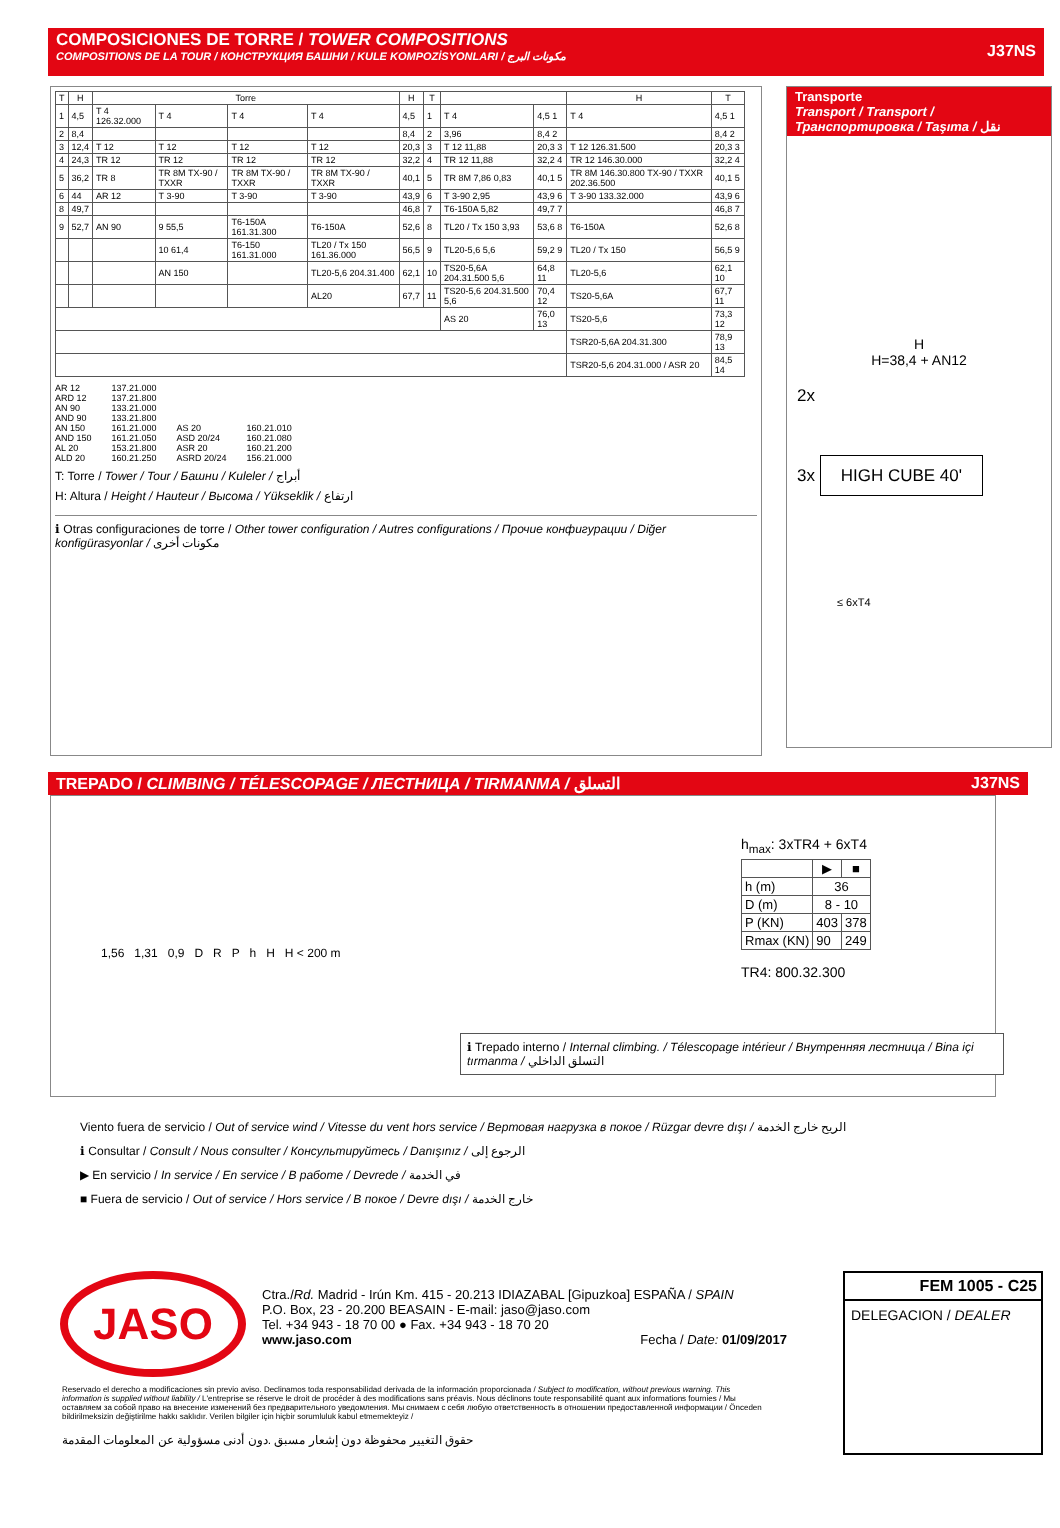COMPOSICIONES DE TORRE / TOWER COMPOSITIONS
COMPOSITIONS DE LA TOUR / КОНСТРУКЦИЯ БАШНИ / KULE KOMPOZİSYONLARI / مكونات البرج
J37NS
| T | H | Torre | | | | H | T | | | H | T |
| --- | --- | --- | --- | --- | --- | --- | --- | --- | --- | --- | --- |
| 1 | 4,5 | T 4 126.32.000 | T 4 | T 4 | T 4 | 4,5 | 1 | T 4 | 4,5 1 | T 4 | 4,5 1 |
| 2 | 8,4 | | | | | 8,4 | 2 | 3,96 | 8,4 2 | | 8,4 2 |
| 3 | 12,4 | T 12 | T 12 | T 12 | T 12 | 20,3 | 3 | T 12 11,88 | 20,3 3 | T 12 126.31.500 | 20,3 3 |
| 4 | 24,3 | TR 12 | TR 12 | TR 12 | TR 12 | 32,2 | 4 | TR 12 11,88 | 32,2 4 | TR 12 146.30.000 | 32,2 4 |
| 5 | 36,2 | TR 8 | TR 8M TX-90 / TXXR | TR 8M TX-90 / TXXR | TR 8M TX-90 / TXXR | 40,1 | 5 | TR 8M 7,86 0,83 | 40,1 5 | TR 8M 146.30.800 TX-90 / TXXR 202.36.500 | 40,1 5 |
| 6 | 44 | AR 12 | T 3-90 | T 3-90 | T 3-90 | 43,9 | 6 | T 3-90 2,95 | 43,9 6 | T 3-90 133.32.000 | 43,9 6 |
| 8 | 49,7 | | | | | 46,8 | 7 | T6-150A 5,82 | 49,7 7 | | 46,8 7 |
| 9 | 52,7 | AN 90 | 9 55,5 | T6-150A 161.31.300 | T6-150A | 52,6 | 8 | TL20 / Tx 150 3,93 | 53,6 8 | T6-150A | 52,6 8 |
| | | | 10 61,4 | T6-150 161.31.000 | TL20 / Tx 150 161.36.000 | 56,5 | 9 | TL20-5,6 5,6 | 59,2 9 | TL20 / Tx 150 | 56,5 9 |
| | | | AN 150 | | TL20-5,6 204.31.400 | 62,1 | 10 | TS20-5,6A 204.31.500 5,6 | 64,8 11 | TL20-5,6 | 62,1 10 |
| | | | | | AL20 | 67,7 | 11 | TS20-5,6 204.31.500 5,6 | 70,4 12 | TS20-5,6A | 67,7 11 |
| | | | | | | | | AS 20 | 76,0 13 | TS20-5,6 | 73,3 12 |
| | | | | | | | | | | TSR20-5,6A 204.31.300 | 78,9 13 |
| | | | | | | | | | | TSR20-5,6 204.31.000 / ASR 20 | 84,5 14 |
AR 12
ARD 12
AN 90
AND 90
AN 150
AND 150
AL 20
ALD 20
137.21.000
137.21.800
133.21.000
133.21.800
161.21.000
161.21.050
153.21.800
160.21.250
AS 20
ASD 20/24
ASR 20
ASRD 20/24
160.21.010
160.21.080
160.21.200
156.21.000
T: Torre / Tower / Tour / Башни / Kuleler / أبراج
H: Altura / Height / Hauteur / Высома / Yükseklik / ارتفاع
ℹ Otras configuraciones de torre / Other tower configuration / Autres configurations / Прочие конфигурации / Diğer konfigürasyonlar / مكونات أخرى
Transporte
Transport / Transport / Транспортировка / Taşıma / نقل
H
H=38,4 + AN12
2x
3x HIGH CUBE 40'
≤ 6xT4
TREPADO / CLIMBING / TÉLESCOPAGE / ЛЕСТНИЦА / TIRMANMA / التسلق
J37NS
1,56 1,31 0,9 D R P h H H < 200 m
h<sub>max</sub>: 3xTR4 + 6xT4
| | ▶ | ■ |
| --- | --- | --- |
| h (m) | 36 | |
| D (m) | 8 - 10 | |
| P (KN) | 403 | 378 |
| Rmax (KN) | 90 | 249 |
TR4: 800.32.300
ℹ Trepado interno / Internal climbing. / Télescopage intérieur / Внутренняя лестница / Bina içi tırmanma / التسلق الداخلي
Viento fuera de servicio / Out of service wind / Vitesse du vent hors service / Вертовая нагрузка в покое / Rüzgar devre dışı / الريح خارج الخدمة
ℹ Consultar / Consult / Nous consulter / Консультируйтесь / Danışınız / الرجوع إلى
▶ En servicio / In service / En service / В работе / Devrede / في الخدمة
■ Fuera de servicio / Out of service / Hors service / В покое / Devre dışı / خارج الخدمة
JASO
Ctra./Rd. Madrid - Irún Km. 415 - 20.213 IDIAZABAL [Gipuzkoa] ESPAÑA / SPAIN
P.O. Box, 23 - 20.200 BEASAIN - E-mail: jaso@jaso.com
Tel. +34 943 - 18 70 00 ● Fax. +34 943 - 18 70 20
www.jaso.com Fecha / Date: 01/09/2017
FEM 1005 - C25
DELEGACION / DEALER
Reservado el derecho a modificaciones sin previo aviso. Declinamos toda responsabilidad derivada de la información proporcionada / Subject to modification, without previous warning. This information is supplied without liability / L'entreprise se réserve le droit de procéder à des modifications sans préavis. Nous déclinons toute responsabilité quant aux informations fournies / Мы оставляем за собой право на внесение изменений без предварительного уведомления. Мы снимаем с себя любую ответственность в отношении предоставленной информации / Önceden bildirilmeksizin değiştirilme hakkı saklıdır. Verilen bilgiler için hiçbir sorumluluk kabul etmemekteyiz /
حقوق التغيير محفوظة دون إشعار مسبق .دون أدنى مسؤولية عن المعلومات المقدمة